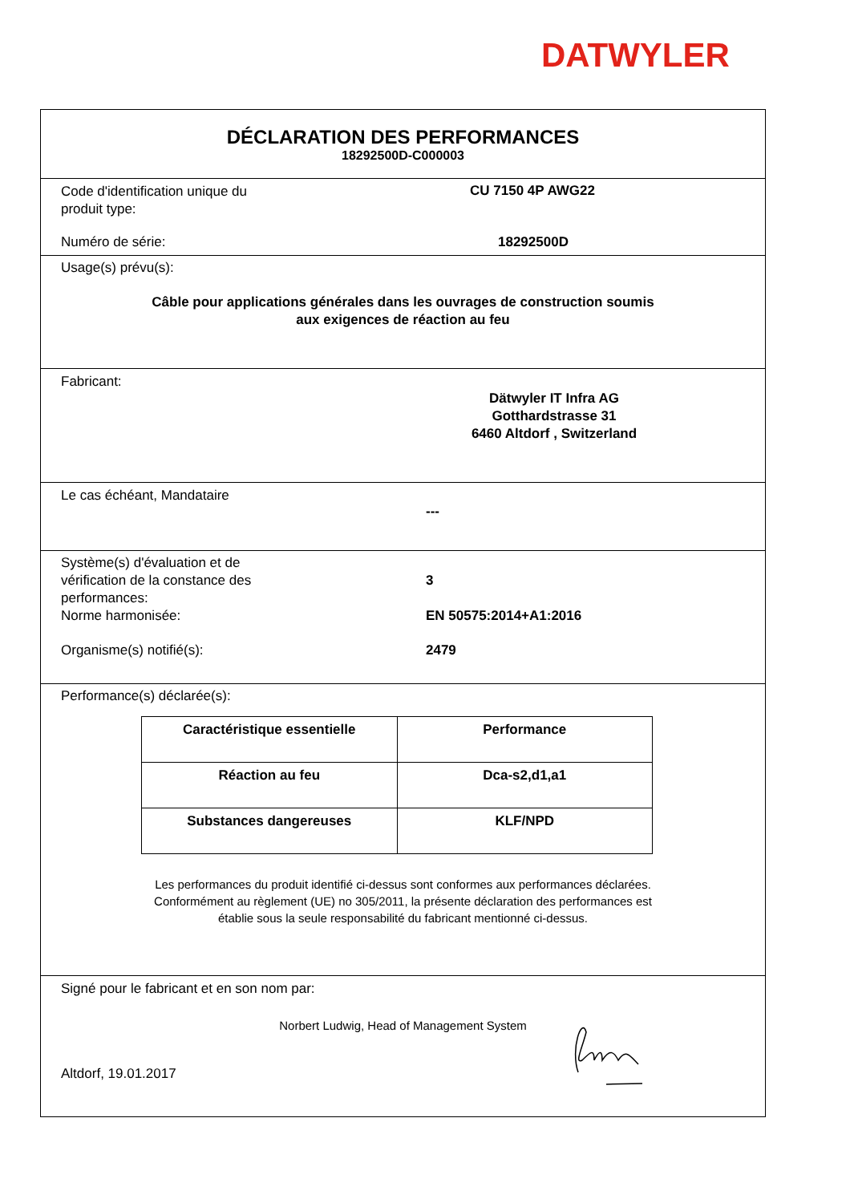DATWYLER
DÉCLARATION DES PERFORMANCES
18292500D-C000003
Code d'identification unique du
produit type:
CU 7150 4P AWG22
Numéro de série: 18292500D
Usage(s) prévu(s):
Câble pour applications générales dans les ouvrages de construction soumis
aux exigences de réaction au feu
Fabricant:
Dätwyler IT Infra AG
Gotthardstrasse 31
6460 Altdorf , Switzerland
Le cas échéant, Mandataire
---
Système(s) d'évaluation et de
vérification de la constance des
performances:
3
Norme harmonisée: EN 50575:2014+A1:2016
Organisme(s) notifié(s): 2479
Performance(s) déclarée(s):
| Caractéristique essentielle | Performance |
| --- | --- |
| Réaction au feu | Dca-s2,d1,a1 |
| Substances dangereuses | KLF/NPD |
Les performances du produit identifié ci-dessus sont conformes aux performances déclarées.
Conformément au règlement (UE) no 305/2011, la présente déclaration des performances est
établie sous la seule responsabilité du fabricant mentionné ci-dessus.
Signé pour le fabricant et en son nom par:
Norbert Ludwig, Head of Management System
Altdorf, 19.01.2017